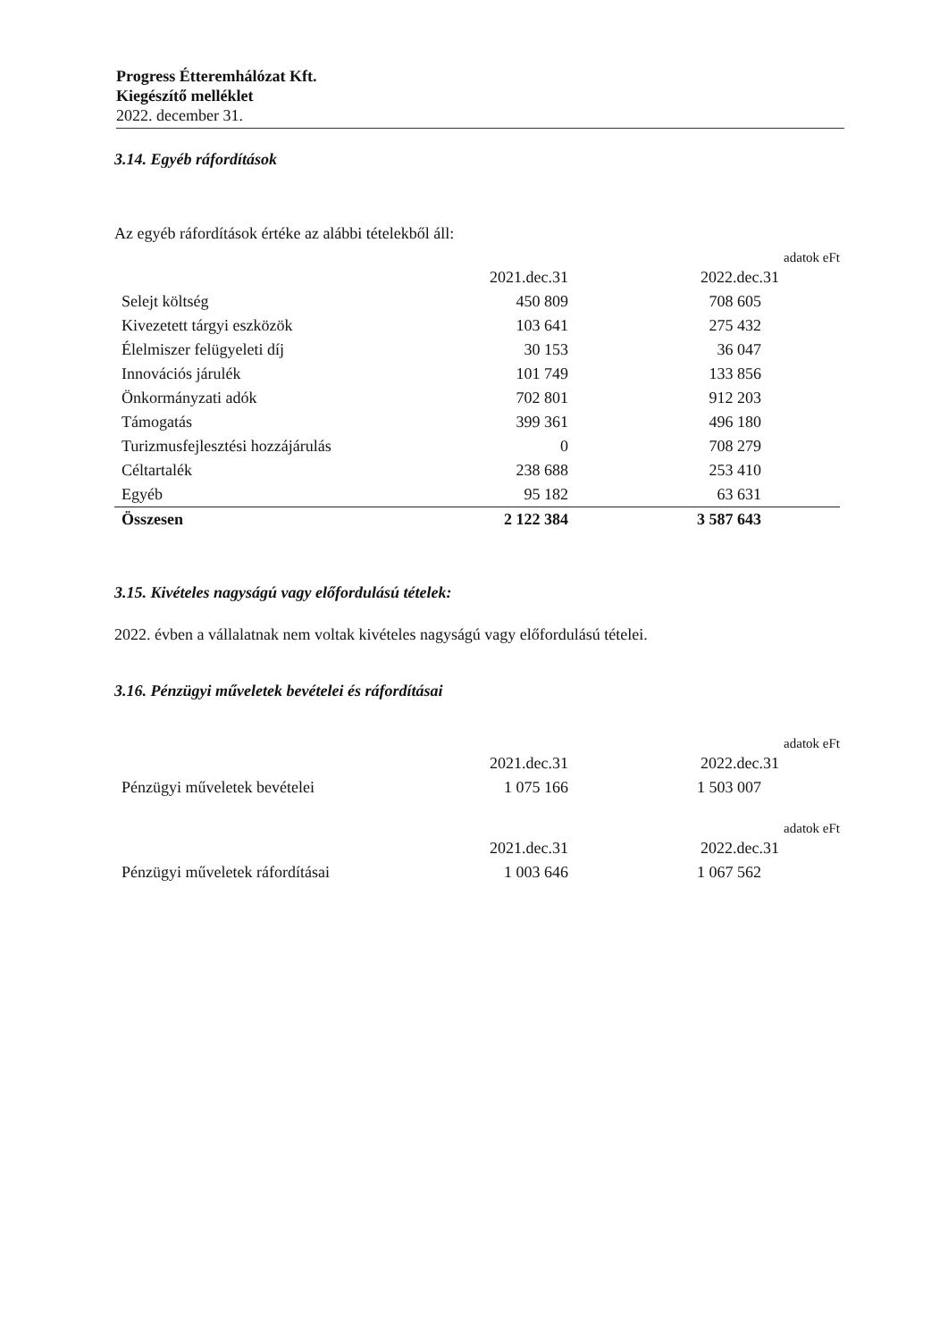Progress Étteremhálózat Kft.
Kiegészítő melléklet
2022. december 31.
3.14. Egyéb ráfordítások
Az egyéb ráfordítások értéke az alábbi tételekből áll:
adatok eFt
| | 2021.dec.31 | 2022.dec.31 |
| --- | --- | --- |
| Selejt költség | 450 809 | 708 605 |
| Kivezetett tárgyi eszközök | 103 641 | 275 432 |
| Élelmiszer felügyeleti díj | 30 153 | 36 047 |
| Innovációs járulék | 101 749 | 133 856 |
| Önkormányzati adók | 702 801 | 912 203 |
| Támogatás | 399 361 | 496 180 |
| Turizmusfejlesztési hozzájárulás | 0 | 708 279 |
| Céltartalék | 238 688 | 253 410 |
| Egyéb | 95 182 | 63 631 |
| Összesen | 2 122 384 | 3 587 643 |
3.15. Kivételes nagyságú vagy előfordulású tételek:
2022. évben a vállalatnak nem voltak kivételes nagyságú vagy előfordulású tételei.
3.16. Pénzügyi műveletek bevételei és ráfordításai
adatok eFt
| | 2021.dec.31 | 2022.dec.31 |
| --- | --- | --- |
| Pénzügyi műveletek bevételei | 1 075 166 | 1 503 007 |
adatok eFt
| | 2021.dec.31 | 2022.dec.31 |
| --- | --- | --- |
| Pénzügyi műveletek ráfordításai | 1 003 646 | 1 067 562 |